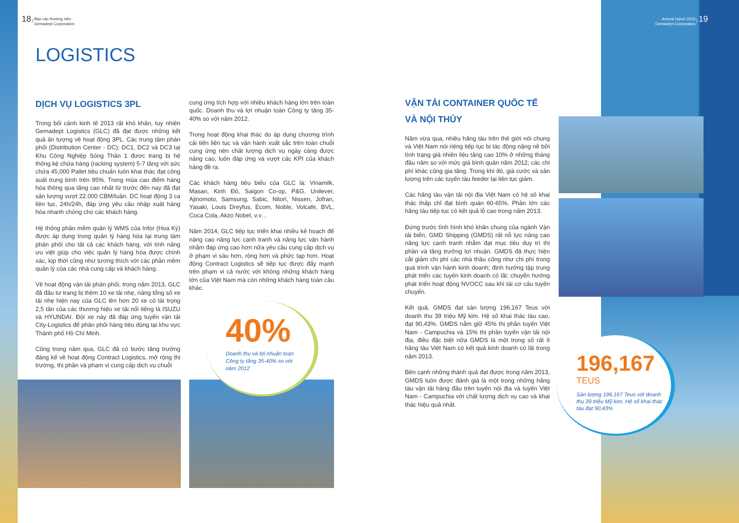18 | Báo cáo thường niên
Gemadept Corporation
Annual report 2013
Gemadept Corporation | 19
LOGISTICS
DỊCH VỤ LOGISTICS 3PL
Trong bối cảnh kinh tế 2013 rất khó khăn, tuy nhiên Gemadept Logistics (GLC) đã đạt được những kết quả ấn tượng về hoạt động 3PL. Các trung tâm phân phối (Distribution Center - DC): DC1, DC2 và DC3 tại Khu Công Nghiệp Sóng Thần 1 được trang bị hệ thống kệ chứa hàng (racking system) 5-7 tầng với sức chứa 45,000 Pallet tiêu chuẩn luôn khai thác đạt công suất trung bình trên 95%. Trong mùa cao điểm hàng hóa thông qua tăng cao nhất từ trước đến nay đã đạt sản lượng vượt 22.000 CBM/tuần. DC hoạt động 3 ca liên tục, 24h/24h, đáp ứng yêu cầu nhập xuất hàng hóa nhanh chóng cho các khách hàng.
Hệ thống phần mềm quản lý WMS của Infor (Hoa Kỳ) được áp dụng trong quản lý hàng hóa tại trung tâm phân phối cho tất cả các khách hàng, với tính năng ưu việt giúp cho việc quản lý hàng hóa được chính xác, kịp thời cũng như tương thích với các phần mềm quản lý của các nhà cung cấp và khách hàng.
Về hoạt động vận tải phân phối, trong năm 2013, GLC đã đầu tư trang bị thêm 10 xe tải nhẹ, nâng tổng số xe tải nhẹ hiện nay của GLC lên hơn 20 xe có tải trọng 2,5 tấn của các thương hiệu xe tải nổi tiếng là ISUZU và HYUNDAI. Đội xe này đã đáp ứng tuyến vận tải City-Logistics để phân phối hàng tiêu dùng tại khu vực Thành phố Hồ Chí Minh.
Cũng trong năm qua, GLC đã có bước tăng trưởng đáng kể về hoạt động Contract Logistics, mở rộng thị trường, thị phần và phạm vi cung cấp dịch vụ chuỗi
cung ứng tích hợp với nhiều khách hàng lớn trên toàn quốc. Doanh thu và lợi nhuận toàn Công ty tăng 35-40% so với năm 2012.
Trong hoạt động khai thác do áp dụng chương trình cải tiến liên tục và vận hành xuất sắc trên toàn chuỗi cung ứng nên chất lượng dịch vụ ngày càng được nâng cao, luôn đáp ứng và vượt các KPI của khách hàng đề ra.
Các khách hàng tiêu biểu của GLC là: Vinamilk, Masan, Kinh Đô, Saigon Co-op, P&G, Unilever, Ajinomoto, Samsung, Sabic, Nitori, Nissen, Jofran, Yasaki, Louis Dreyfus, Ecom, Noble, Volcafe, BVL, Coca Cola, Akzo Nobel, v.v…
Năm 2014, GLC tiếp tục triển khai nhiều kế hoạch để nâng cao năng lực cạnh tranh và năng lực vận hành nhằm đáp ứng cao hơn nữa yêu cầu cung cấp dịch vụ ở phạm vi sâu hơn, rộng hơn và phức tạp hơn. Hoạt động Contract Logistics sẽ tiếp tục được đẩy mạnh trên phạm vi cả nước với không những khách hàng lớn của Việt Nam mà còn những khách hàng toàn cầu khác.
40%
Doanh thu và lợi nhuận toàn Công ty tăng 35-40% so với năm 2012
VẬN TẢI CONTAINER QUỐC TẾ
VÀ NỘI THỦY
Năm vừa qua, nhiều hãng tàu trên thế giới nói chung và Việt Nam nói riêng tiếp tục bị tác động nặng nề bởi tình trạng giá nhiên liệu tăng cao 10% ở những tháng đầu năm so với mức giá bình quân năm 2012; các chi phí khác cũng gia tăng. Trong khi đó, giá cước và sản lượng trên các tuyến tàu feeder lại liên tục giảm.
Các hãng tàu vận tải nội địa Việt Nam có hệ số khai thác thấp chỉ đạt bình quân 60-65%. Phần lớn các hãng tàu tiếp tục có kết quả lỗ cao trong năm 2013.
Đứng trước tình hình khó khăn chung của ngành Vận tải biển, GMD Shipping (GMDS) rất nỗ lực nâng cao năng lực cạnh tranh nhằm đạt mục tiêu duy trì thị phần và tăng trưởng lợi nhuận. GMDS đã thực hiện cắt giảm chi phí các nhà thầu cũng như chi phí trong quá trình vận hành kinh doanh; định hướng tập trung phát triển các tuyến kinh doanh có lãi; chuyển hướng phát triển hoạt động NVOCC sau khi tái cơ cấu tuyến chuyến.
Kết quả, GMDS đạt sản lượng 196,167 Teus với doanh thu 39 triệu Mỹ kim. Hệ số khai thác tàu cao, đạt 90,43%. GMDS nắm giữ 45% thị phần tuyến Việt Nam - Campuchia và 15% thị phần tuyến vận tải nội địa, điều đặc biệt nữa GMDS là một trong số rất ít hãng tàu Việt Nam có kết quả kinh doanh có lãi trong năm 2013.
Bên cạnh những thành quả đạt được trong năm 2013, GMDS luôn được đánh giá là một trong những hãng tàu vận tải hàng đầu trên tuyến nội đia và tuyến Việt Nam - Campuchia với chất lượng dịch vụ cao và khai thác hiệu quả nhất.
196,167
TEUS
Sản lượng 196,167 Teus với doanh thu 39 triệu Mỹ kim. Hệ số khai thác tàu đạt 90,43%